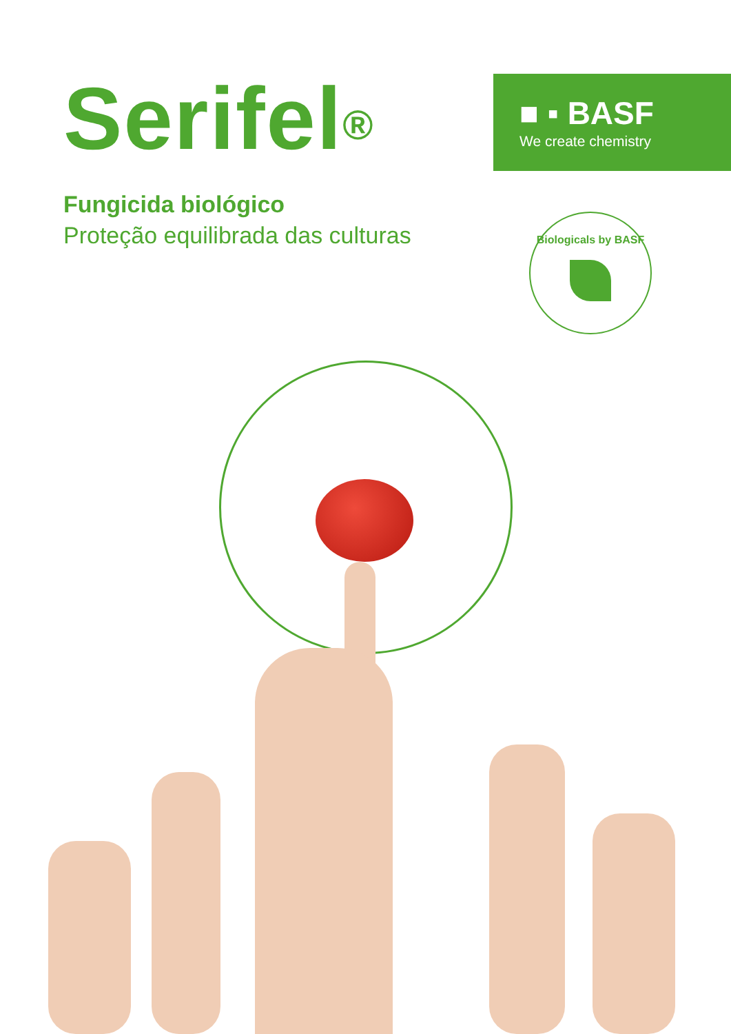Serifel<sup>®</sup>
Fungicida biológico
Proteção equilibrada das culturas
■ ▪ BASF
We create chemistry
Biologicals by BASF